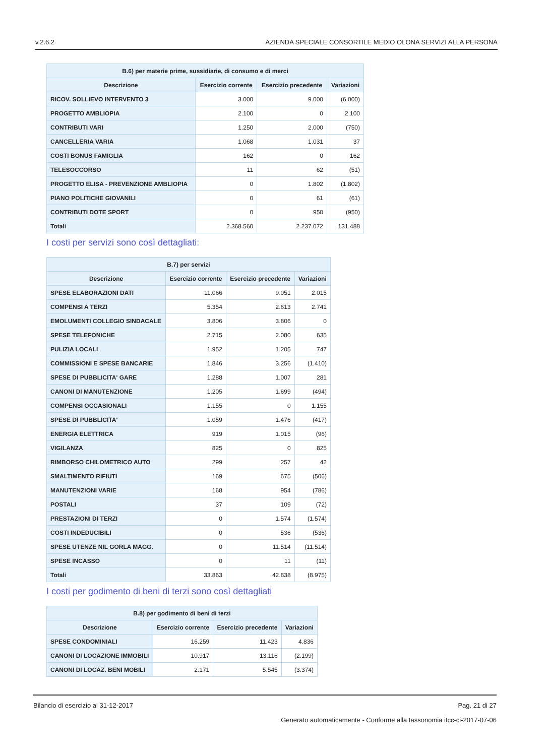v.2.6.2 AZIENDA SPECIALE CONSORTILE MEDIO OLONA SERVIZI ALLA PERSONA
| B.6) per materie prime, sussidiarie, di consumo e di merci | | | |
| --- | --- | --- | --- |
| Descrizione | Esercizio corrente | Esercizio precedente | Variazioni |
| RICOV. SOLLIEVO INTERVENTO 3 | 3.000 | 9.000 | (6.000) |
| PROGETTO AMBLIOPIA | 2.100 | 0 | 2.100 |
| CONTRIBUTI VARI | 1.250 | 2.000 | (750) |
| CANCELLERIA VARIA | 1.068 | 1.031 | 37 |
| COSTI BONUS FAMIGLIA | 162 | 0 | 162 |
| TELESOCCORSO | 11 | 62 | (51) |
| PROGETTO ELISA - PREVENZIONE AMBLIOPIA | 0 | 1.802 | (1.802) |
| PIANO POLITICHE GIOVANILI | 0 | 61 | (61) |
| CONTRIBUTI DOTE SPORT | 0 | 950 | (950) |
| Totali | 2.368.560 | 2.237.072 | 131.488 |
I costi per servizi sono così dettagliati:
| B.7) per servizi | | | |
| --- | --- | --- | --- |
| Descrizione | Esercizio corrente | Esercizio precedente | Variazioni |
| SPESE ELABORAZIONI DATI | 11.066 | 9.051 | 2.015 |
| COMPENSI A TERZI | 5.354 | 2.613 | 2.741 |
| EMOLUMENTI COLLEGIO SINDACALE | 3.806 | 3.806 | 0 |
| SPESE TELEFONICHE | 2.715 | 2.080 | 635 |
| PULIZIA LOCALI | 1.952 | 1.205 | 747 |
| COMMISSIONI E SPESE BANCARIE | 1.846 | 3.256 | (1.410) |
| SPESE DI PUBBLICITA' GARE | 1.288 | 1.007 | 281 |
| CANONI DI MANUTENZIONE | 1.205 | 1.699 | (494) |
| COMPENSI OCCASIONALI | 1.155 | 0 | 1.155 |
| SPESE DI PUBBLICITA' | 1.059 | 1.476 | (417) |
| ENERGIA ELETTRICA | 919 | 1.015 | (96) |
| VIGILANZA | 825 | 0 | 825 |
| RIMBORSO CHILOMETRICO AUTO | 299 | 257 | 42 |
| SMALTIMENTO RIFIUTI | 169 | 675 | (506) |
| MANUTENZIONI VARIE | 168 | 954 | (786) |
| POSTALI | 37 | 109 | (72) |
| PRESTAZIONI DI TERZI | 0 | 1.574 | (1.574) |
| COSTI INDEDUCIBILI | 0 | 536 | (536) |
| SPESE UTENZE NIL GORLA MAGG. | 0 | 11.514 | (11.514) |
| SPESE INCASSO | 0 | 11 | (11) |
| Totali | 33.863 | 42.838 | (8.975) |
I costi per godimento di beni di terzi sono così dettagliati
| B.8) per godimento di beni di terzi | | | |
| --- | --- | --- | --- |
| Descrizione | Esercizio corrente | Esercizio precedente | Variazioni |
| SPESE CONDOMINIALI | 16.259 | 11.423 | 4.836 |
| CANONI DI LOCAZIONE IMMOBILI | 10.917 | 13.116 | (2.199) |
| CANONI DI LOCAZ. BENI MOBILI | 2.171 | 5.545 | (3.374) |
Bilancio di esercizio al 31-12-2017 Pag. 21 di 27
Generato automaticamente - Conforme alla tassonomia itcc-ci-2017-07-06